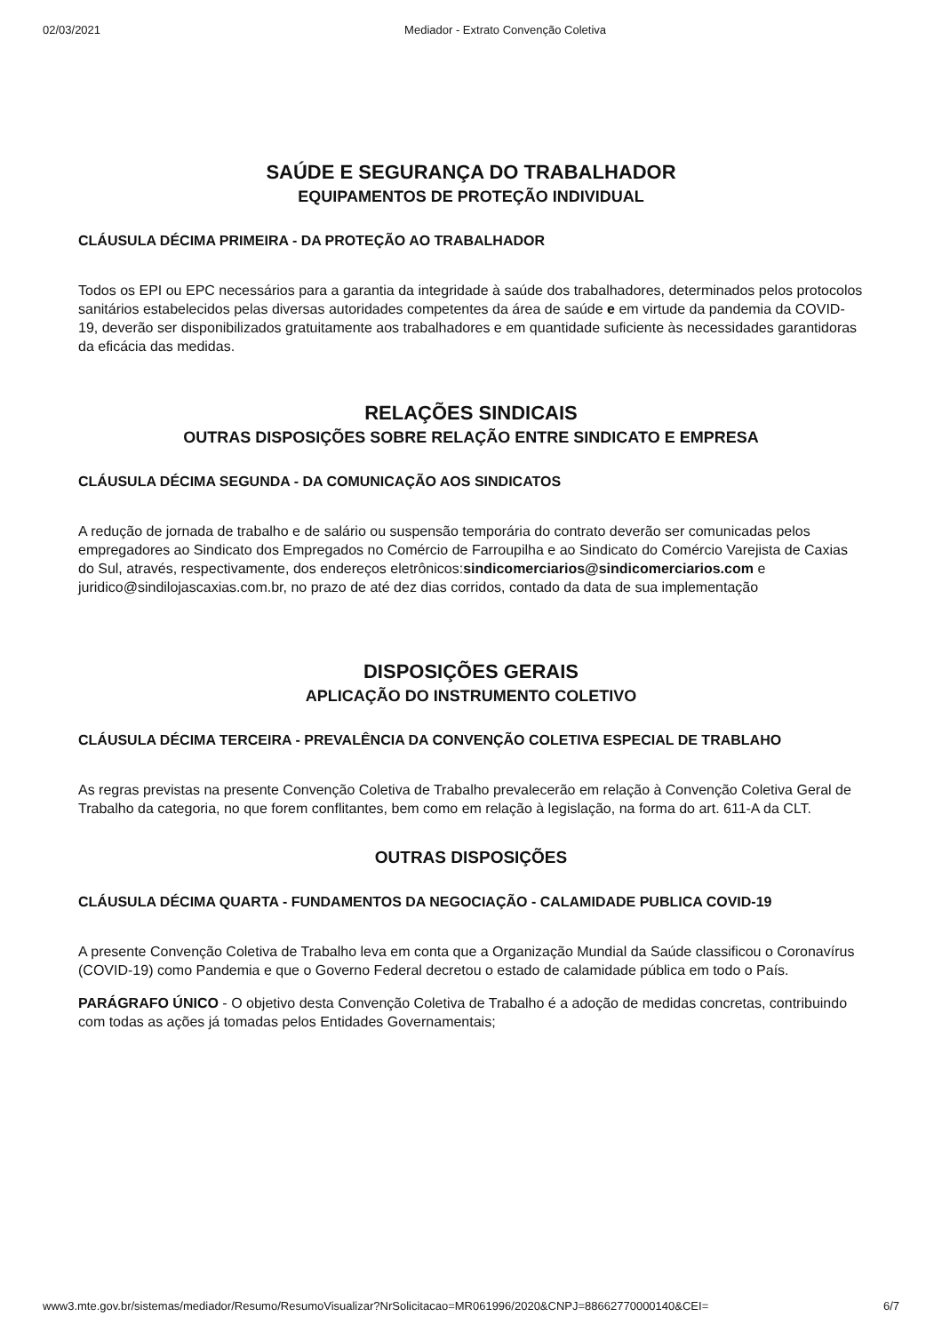02/03/2021 Mediador - Extrato Convenção Coletiva
SAÚDE E SEGURANÇA DO TRABALHADOR
EQUIPAMENTOS DE PROTEÇÃO INDIVIDUAL
CLÁUSULA DÉCIMA PRIMEIRA - DA PROTEÇÃO AO TRABALHADOR
Todos os EPI ou EPC necessários para a garantia da integridade à saúde dos trabalhadores, determinados pelos protocolos sanitários estabelecidos pelas diversas autoridades competentes da área de saúde e em virtude da pandemia da COVID-19, deverão ser disponibilizados gratuitamente aos trabalhadores e em quantidade suficiente às necessidades garantidoras da eficácia das medidas.
RELAÇÕES SINDICAIS
OUTRAS DISPOSIÇÕES SOBRE RELAÇÃO ENTRE SINDICATO E EMPRESA
CLÁUSULA DÉCIMA SEGUNDA - DA COMUNICAÇÃO AOS SINDICATOS
A redução de jornada de trabalho e de salário ou suspensão temporária do contrato deverão ser comunicadas pelos empregadores ao Sindicato dos Empregados no Comércio de Farroupilha e ao Sindicato do Comércio Varejista de Caxias do Sul, através, respectivamente, dos endereços eletrônicos:sindicomerciarios@sindicomerciarios.com e juridico@sindilojascaxias.com.br, no prazo de até dez dias corridos, contado da data de sua implementação
DISPOSIÇÕES GERAIS
APLICAÇÃO DO INSTRUMENTO COLETIVO
CLÁUSULA DÉCIMA TERCEIRA - PREVALÊNCIA DA CONVENÇÃO COLETIVA ESPECIAL DE TRABLAHO
As regras previstas na presente Convenção Coletiva de Trabalho prevalecerão em relação à Convenção Coletiva Geral de Trabalho da categoria, no que forem conflitantes, bem como em relação à legislação, na forma do art. 611-A da CLT.
OUTRAS DISPOSIÇÕES
CLÁUSULA DÉCIMA QUARTA - FUNDAMENTOS DA NEGOCIAÇÃO - CALAMIDADE PUBLICA COVID-19
A presente Convenção Coletiva de Trabalho leva em conta que a Organização Mundial da Saúde classificou o Coronavírus (COVID-19) como Pandemia e que o Governo Federal decretou o estado de calamidade pública em todo o País.
PARÁGRAFO ÚNICO - O objetivo desta Convenção Coletiva de Trabalho é a adoção de medidas concretas, contribuindo com todas as ações já tomadas pelos Entidades Governamentais;
www3.mte.gov.br/sistemas/mediador/Resumo/ResumoVisualizar?NrSolicitacao=MR061996/2020&CNPJ=88662770000140&CEI= 6/7